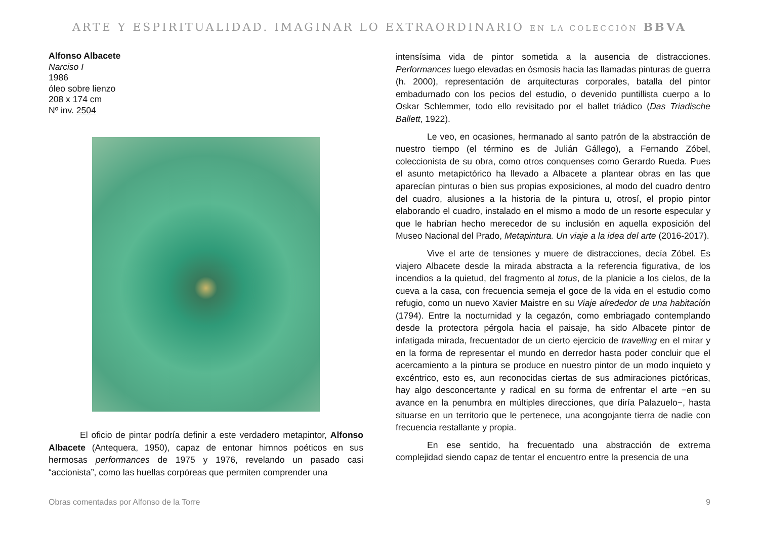ARTE Y ESPIRITUALIDAD. IMAGINAR LO EXTRAORDINARIO EN LA COLECCIÓN BBVA
Alfonso Albacete
Narciso I
1986
óleo sobre lienzo
208 x 174 cm
Nº inv. 2504
El oficio de pintar podría definir a este verdadero metapintor, Alfonso Albacete (Antequera, 1950), capaz de entonar himnos poéticos en sus hermosas performances de 1975 y 1976, revelando un pasado casi “accionista”, como las huellas corpóreas que permiten comprender una
intensísima vida de pintor sometida a la ausencia de distracciones. Performances luego elevadas en ósmosis hacia las llamadas pinturas de guerra (h. 2000), representación de arquitecturas corporales, batalla del pintor embadurnado con los pecios del estudio, o devenido puntillista cuerpo a lo Oskar Schlemmer, todo ello revisitado por el ballet triádico (Das Triadische Ballett, 1922).
Le veo, en ocasiones, hermanado al santo patrón de la abstracción de nuestro tiempo (el término es de Julián Gállego), a Fernando Zóbel, coleccionista de su obra, como otros conquenses como Gerardo Rueda. Pues el asunto metapictórico ha llevado a Albacete a plantear obras en las que aparecían pinturas o bien sus propias exposiciones, al modo del cuadro dentro del cuadro, alusiones a la historia de la pintura u, otrosí, el propio pintor elaborando el cuadro, instalado en el mismo a modo de un resorte especular y que le habrían hecho merecedor de su inclusión en aquella exposición del Museo Nacional del Prado, Metapintura. Un viaje a la idea del arte (2016-2017).
Vive el arte de tensiones y muere de distracciones, decía Zóbel. Es viajero Albacete desde la mirada abstracta a la referencia figurativa, de los incendios a la quietud, del fragmento al totus, de la planicie a los cielos, de la cueva a la casa, con frecuencia semeja el goce de la vida en el estudio como refugio, como un nuevo Xavier Maistre en su Viaje alrededor de una habitación (1794). Entre la nocturnidad y la cegazón, como embriagado contemplando desde la protectora pérgola hacia el paisaje, ha sido Albacete pintor de infatigada mirada, frecuentador de un cierto ejercicio de travelling en el mirar y en la forma de representar el mundo en derredor hasta poder concluir que el acercamiento a la pintura se produce en nuestro pintor de un modo inquieto y excéntrico, esto es, aun reconocidas ciertas de sus admiraciones pictóricas, hay algo desconcertante y radical en su forma de enfrentar el arte −en su avance en la penumbra en múltiples direcciones, que diría Palazuelo−, hasta situarse en un territorio que le pertenece, una acongojante tierra de nadie con frecuencia restallante y propia.
En ese sentido, ha frecuentado una abstracción de extrema complejidad siendo capaz de tentar el encuentro entre la presencia de una
Obras comentadas por Alfonso de la Torre 9